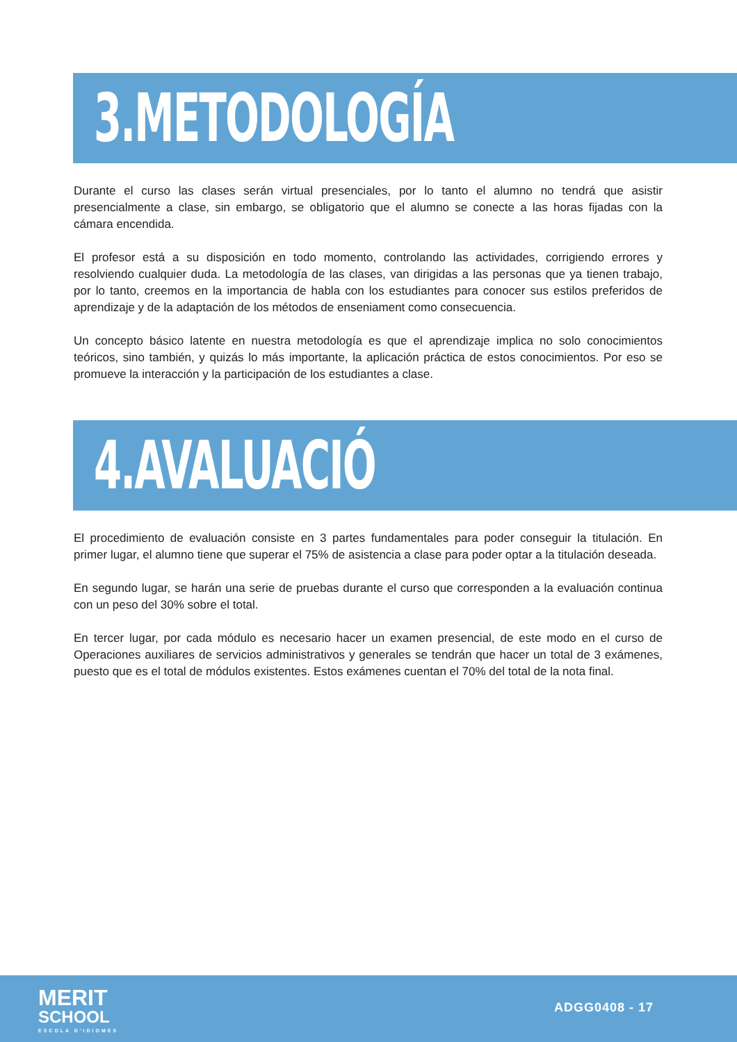3.METODOLOGÍA
Durante el curso las clases serán virtual presenciales, por lo tanto el alumno no tendrá que asistir presencialmente a clase, sin embargo, se obligatorio que el alumno se conecte a las horas fijadas con la cámara encendida.
El profesor está a su disposición en todo momento, controlando las actividades, corrigiendo errores y resolviendo cualquier duda. La metodología de las clases, van dirigidas a las personas que ya tienen trabajo, por lo tanto, creemos en la importancia de habla con los estudiantes para conocer sus estilos preferidos de aprendizaje y de la adaptación de los métodos de enseniament como consecuencia.
Un concepto básico latente en nuestra metodología es que el aprendizaje implica no solo conocimientos teóricos, sino también, y quizás lo más importante, la aplicación práctica de estos conocimientos. Por eso se promueve la interacción y la participación de los estudiantes a clase.
4.AVALUACIÓ
El procedimiento de evaluación consiste en 3 partes fundamentales para poder conseguir la titulación. En primer lugar, el alumno tiene que superar el 75% de asistencia a clase para poder optar a la titulación deseada.
En segundo lugar, se harán una serie de pruebas durante el curso que corresponden a la evaluación continua con un peso del 30% sobre el total.
En tercer lugar, por cada módulo es necesario hacer un examen presencial, de este modo en el curso de Operaciones auxiliares de servicios administrativos y generales se tendrán que hacer un total de 3 exámenes, puesto que es el total de módulos existentes. Estos exámenes cuentan el 70% del total de la nota final.
MERIT
SCHOOL
ESCOLA D'IDIOMES
ADGG0408 - 17